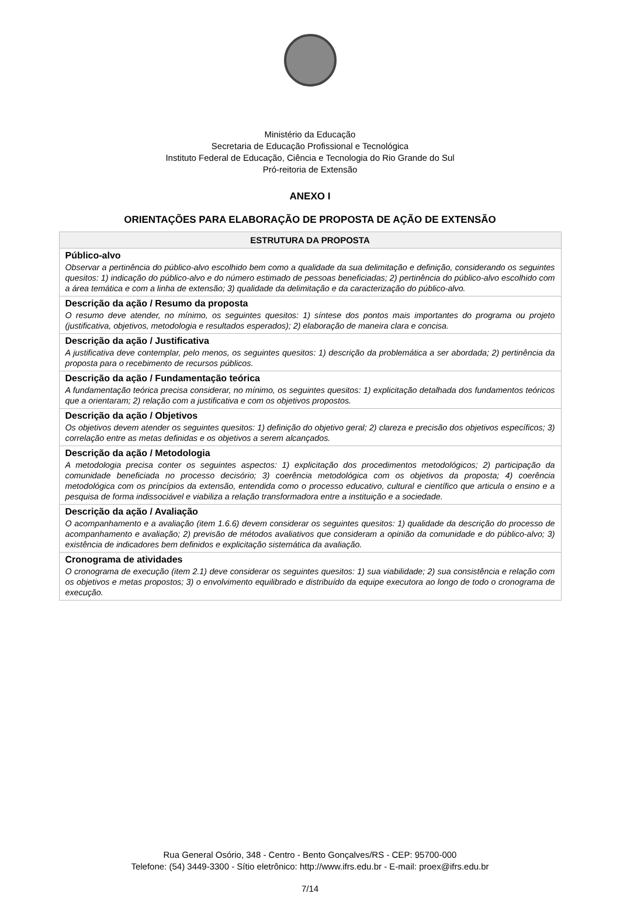Ministério da Educação
Secretaria de Educação Profissional e Tecnológica
Instituto Federal de Educação, Ciência e Tecnologia do Rio Grande do Sul
Pró-reitoria de Extensão
ANEXO I
ORIENTAÇÕES PARA ELABORAÇÃO DE PROPOSTA DE AÇÃO DE EXTENSÃO
| ESTRUTURA DA PROPOSTA |
| --- |
| Público-alvo Observar a pertinência do público-alvo escolhido bem como a qualidade da sua delimitação e definição, considerando os seguintes quesitos: 1) indicação do público-alvo e do número estimado de pessoas beneficiadas; 2) pertinência do público-alvo escolhido com a área temática e com a linha de extensão; 3) qualidade da delimitação e da caracterização do público-alvo. |
| Descrição da ação / Resumo da proposta O resumo deve atender, no mínimo, os seguintes quesitos: 1) síntese dos pontos mais importantes do programa ou projeto (justificativa, objetivos, metodologia e resultados esperados); 2) elaboração de maneira clara e concisa. |
| Descrição da ação / Justificativa A justificativa deve contemplar, pelo menos, os seguintes quesitos: 1) descrição da problemática a ser abordada; 2) pertinência da proposta para o recebimento de recursos públicos. |
| Descrição da ação / Fundamentação teórica A fundamentação teórica precisa considerar, no mínimo, os seguintes quesitos: 1) explicitação detalhada dos fundamentos teóricos que a orientaram; 2) relação com a justificativa e com os objetivos propostos. |
| Descrição da ação / Objetivos Os objetivos devem atender os seguintes quesitos: 1) definição do objetivo geral; 2) clareza e precisão dos objetivos específicos; 3) correlação entre as metas definidas e os objetivos a serem alcançados. |
| Descrição da ação / Metodologia A metodologia precisa conter os seguintes aspectos: 1) explicitação dos procedimentos metodológicos; 2) participação da comunidade beneficiada no processo decisório; 3) coerência metodológica com os objetivos da proposta; 4) coerência metodológica com os princípios da extensão, entendida como o processo educativo, cultural e científico que articula o ensino e a pesquisa de forma indissociável e viabiliza a relação transformadora entre a instituição e a sociedade. |
| Descrição da ação / Avaliação O acompanhamento e a avaliação (item 1.6.6) devem considerar os seguintes quesitos: 1) qualidade da descrição do processo de acompanhamento e avaliação; 2) previsão de métodos avaliativos que consideram a opinião da comunidade e do público-alvo; 3) existência de indicadores bem definidos e explicitação sistemática da avaliação. |
| Cronograma de atividades O cronograma de execução (item 2.1) deve considerar os seguintes quesitos: 1) sua viabilidade; 2) sua consistência e relação com os objetivos e metas propostos; 3) o envolvimento equilibrado e distribuído da equipe executora ao longo de todo o cronograma de execução. |
Rua General Osório, 348 - Centro - Bento Gonçalves/RS - CEP: 95700-000
Telefone: (54) 3449-3300 - Sítio eletrônico: http://www.ifrs.edu.br - E-mail: proex@ifrs.edu.br
7/14